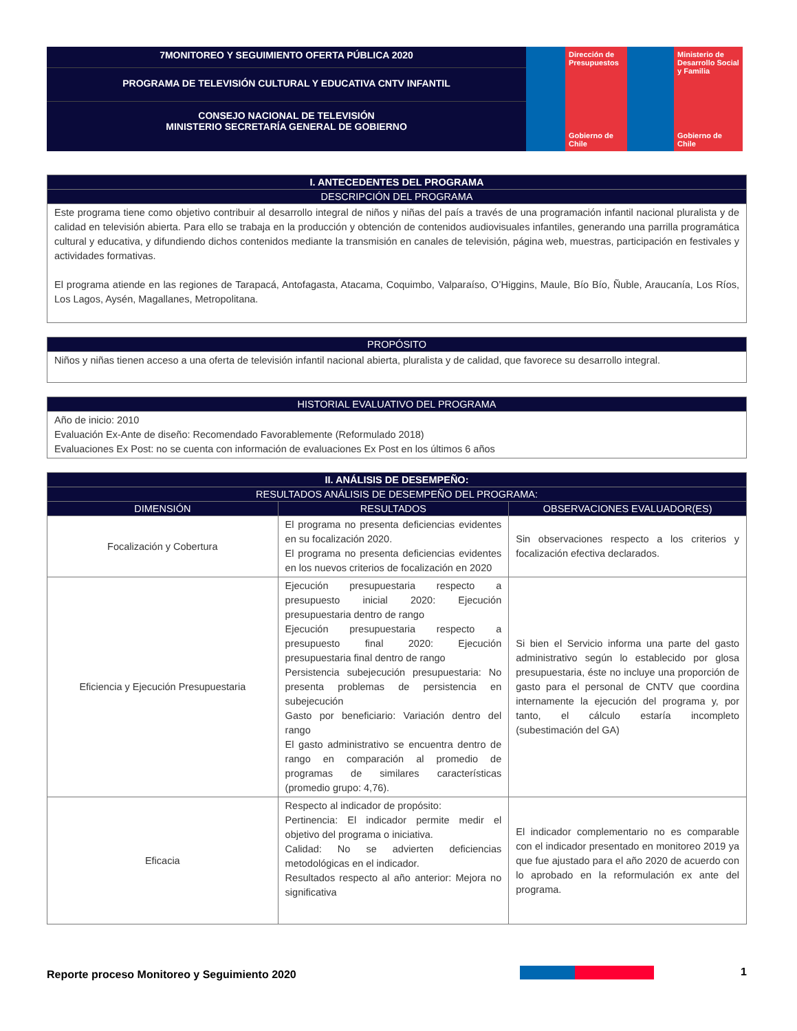7MONITOREO Y SEGUIMIENTO OFERTA PÚBLICA 2020
PROGRAMA DE TELEVISIÓN CULTURAL Y EDUCATIVA CNTV INFANTIL
CONSEJO NACIONAL DE TELEVISIÓN
MINISTERIO SECRETARÍA GENERAL DE GOBIERNO
Dirección de Presupuestos
Gobierno de Chile
Ministerio de Desarrollo Social y Familia
Gobierno de Chile
| I. ANTECEDENTES DEL PROGRAMA |
| --- |
| DESCRIPCIÓN DEL PROGRAMA |
| Este programa tiene como objetivo contribuir al desarrollo integral de niños y niñas del país a través de una programación infantil nacional pluralista y de calidad en televisión abierta. Para ello se trabaja en la producción y obtención de contenidos audiovisuales infantiles, generando una parrilla programática cultural y educativa, y difundiendo dichos contenidos mediante la transmisión en canales de televisión, página web, muestras, participación en festivales y actividades formativas. El programa atiende en las regiones de Tarapacá, Antofagasta, Atacama, Coquimbo, Valparaíso, O’Higgins, Maule, Bío Bío, Ñuble, Araucanía, Los Ríos, Los Lagos, Aysén, Magallanes, Metropolitana. |
| PROPÓSITO |
| --- |
| Niños y niñas tienen acceso a una oferta de televisión infantil nacional abierta, pluralista y de calidad, que favorece su desarrollo integral. |
| HISTORIAL EVALUATIVO DEL PROGRAMA |
| --- |
| Año de inicio: 2010 Evaluación Ex-Ante de diseño: Recomendado Favorablemente (Reformulado 2018) Evaluaciones Ex Post: no se cuenta con información de evaluaciones Ex Post en los últimos 6 años |
| II. ANÁLISIS DE DESEMPEÑO: | | |
| --- | --- | --- |
| RESULTADOS ANÁLISIS DE DESEMPEÑO DEL PROGRAMA: | | |
| DIMENSIÓN | RESULTADOS | OBSERVACIONES EVALUADOR(ES) |
| Focalización y Cobertura | El programa no presenta deficiencias evidentes en su focalización 2020. El programa no presenta deficiencias evidentes en los nuevos criterios de focalización en 2020 | Sin observaciones respecto a los criterios y focalización efectiva declarados. |
| Eficiencia y Ejecución Presupuestaria | Ejecución presupuestaria respecto a presupuesto inicial 2020: Ejecución presupuestaria dentro de rango Ejecución presupuestaria respecto a presupuesto final 2020: Ejecución presupuestaria final dentro de rango Persistencia subejecución presupuestaria: No presenta problemas de persistencia en subejecución Gasto por beneficiario: Variación dentro del rango El gasto administrativo se encuentra dentro de rango en comparación al promedio de programas de similares características (promedio grupo: 4,76). | Si bien el Servicio informa una parte del gasto administrativo según lo establecido por glosa presupuestaria, éste no incluye una proporción de gasto para el personal de CNTV que coordina internamente la ejecución del programa y, por tanto, el cálculo estaría incompleto (subestimación del GA) |
| Eficacia | Respecto al indicador de propósito: Pertinencia: El indicador permite medir el objetivo del programa o iniciativa. Calidad: No se advierten deficiencias metodológicas en el indicador. Resultados respecto al año anterior: Mejora no significativa | El indicador complementario no es comparable con el indicador presentado en monitoreo 2019 ya que fue ajustado para el año 2020 de acuerdo con lo aprobado en la reformulación ex ante del programa. |
Reporte proceso Monitoreo y Seguimiento 2020 1